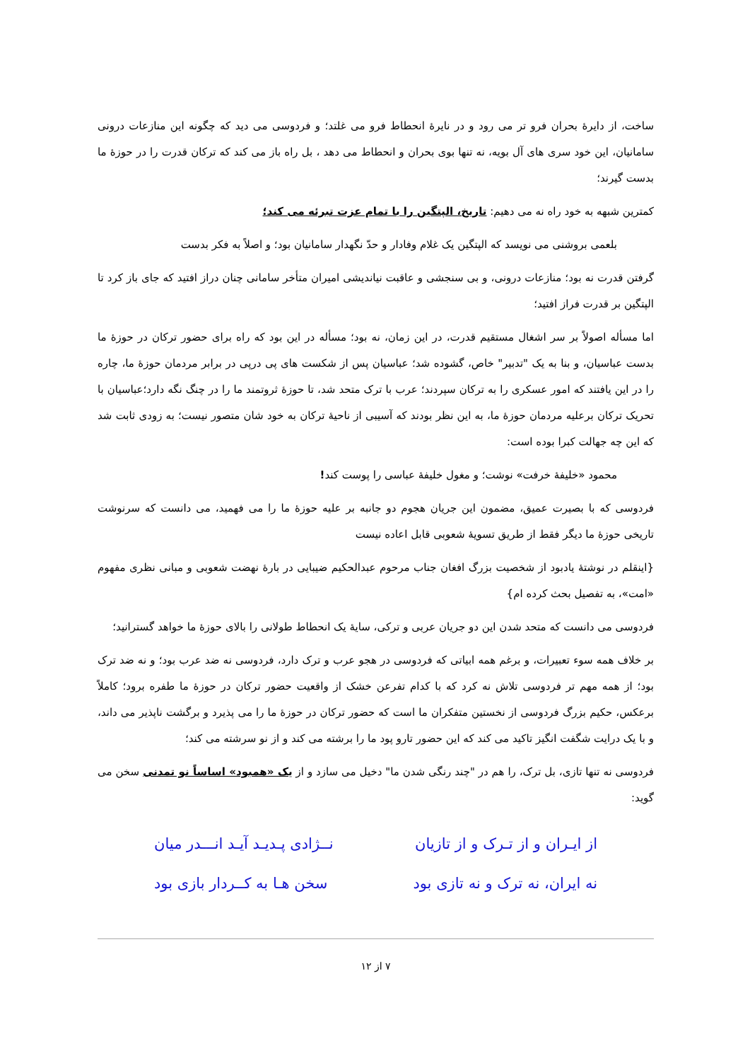ساخت، از دایرۀ بحران فرو تر می رود و در نایرۀ انحطاط فرو می غلتد؛ و فردوسی می دید که چگونه این منازعات درونی سامانیان، این خود سری های آل بویه، نه تنها بوی بحران و انحطاط می دهد ، بل راه باز می کند که ترکان قدرت را در حوزۀ ما بدست گیرند؛
کمترین شبهه به خود راه نه می دهیم: تاریخ، الپتگین را با تمام عزت تبرئه می کند؛
بلعمی بروشنی می نویسد که الپتگین یک غلام وفادار و حدّ نگهدار سامانیان بود؛ و اصلاً به فکر بدست
گرفتن قدرت نه بود؛ منازعات درونی، و بی سنجشی و عاقبت نیاندیشی امیران متأخر سامانی چنان دراز افتید که جای باز کرد تا الپتگین بر قدرت فراز افتید؛
اما مسأله اصولاً بر سر اشغال مستقیم قدرت، در این زمان، نه بود؛ مسأله در این بود که راه برای حضور ترکان در حوزۀ ما بدست عباسیان، و بنا به یک "تدبیر" خاص، گشوده شد؛ عباسیان پس از شکست های پی درپی در برابر مردمان حوزۀ ما، چاره را در این یافتند که امور عسکری را به ترکان سپردند؛ عرب با ترک متحد شد، تا حوزۀ ثروتمند ما را در چنگ نگه دارد؛عباسیان با تحریک ترکان برعلیه مردمان حوزۀ ما، به این نظر بودند که آسیبی از ناحیۀ ترکان به خود شان متصور نیست؛ به زودی ثابت شد که این چه جهالت کبرا بوده است:
محمود «خلیفۀ خرفت» نوشت؛ و مغول خلیفۀ عباسی را پوست کند!
فردوسی که با بصیرت عمیق، مضمون این جریان هجوم دو جانبه بر علیه حوزۀ ما را می فهمید، می دانست که سرنوشت تاریخی حوزۀ ما دیگر فقط از طریق تسویۀ شعوبی قابل اعاده نیست
{اینقلم در نوشتۀ یادبود از شخصیت بزرگ افغان جناب مرحوم عبدالحکیم ضیبایی در بارۀ نهضت شعوبی و مبانی نظری مفهوم «امت»، به تفصیل بحث کرده ام}
فردوسی می دانست که متحد شدن این دو جریان عربی و ترکی، سایۀ یک انحطاط طولانی را بالای حوزۀ ما خواهد گسترانید؛
بر خلاف همه سوء تعبیرات، و برغم همه ابیاتی که فردوسی در هجو عرب و ترک دارد، فردوسی نه ضد عرب بود؛ و نه ضد ترک بود؛ از همه مهم تر فردوسی تلاش نه کرد که با کدام تفرعن خشک از واقعیت حضور ترکان در حوزۀ ما طفره برود؛ کاملاً برعکس، حکیم بزرگ فردوسی از نخستین متفکران ما است که حضور ترکان در حوزۀ ما را می پذیرد و برگشت ناپذیر می داند، و با یک درایت شگفت انگیز تاکید می کند که این حضور تارو پود ما را برشته می کند و از نو سرشته می کند؛
فردوسی نه تنها تازی، بل ترک، را هم در "چند رنگی شدن ما" دخیل می سازد و از یک «همبود» اساساً نو تمدنی سخن می گوید:
از ایـران و از تـرک و از تازیان نــژادی پـدیـد آیـد انـــدر میان
نه ایران، نه ترک و نه تازی بود سخن هـا به کــردار بازی بود
۷ از ۱۲